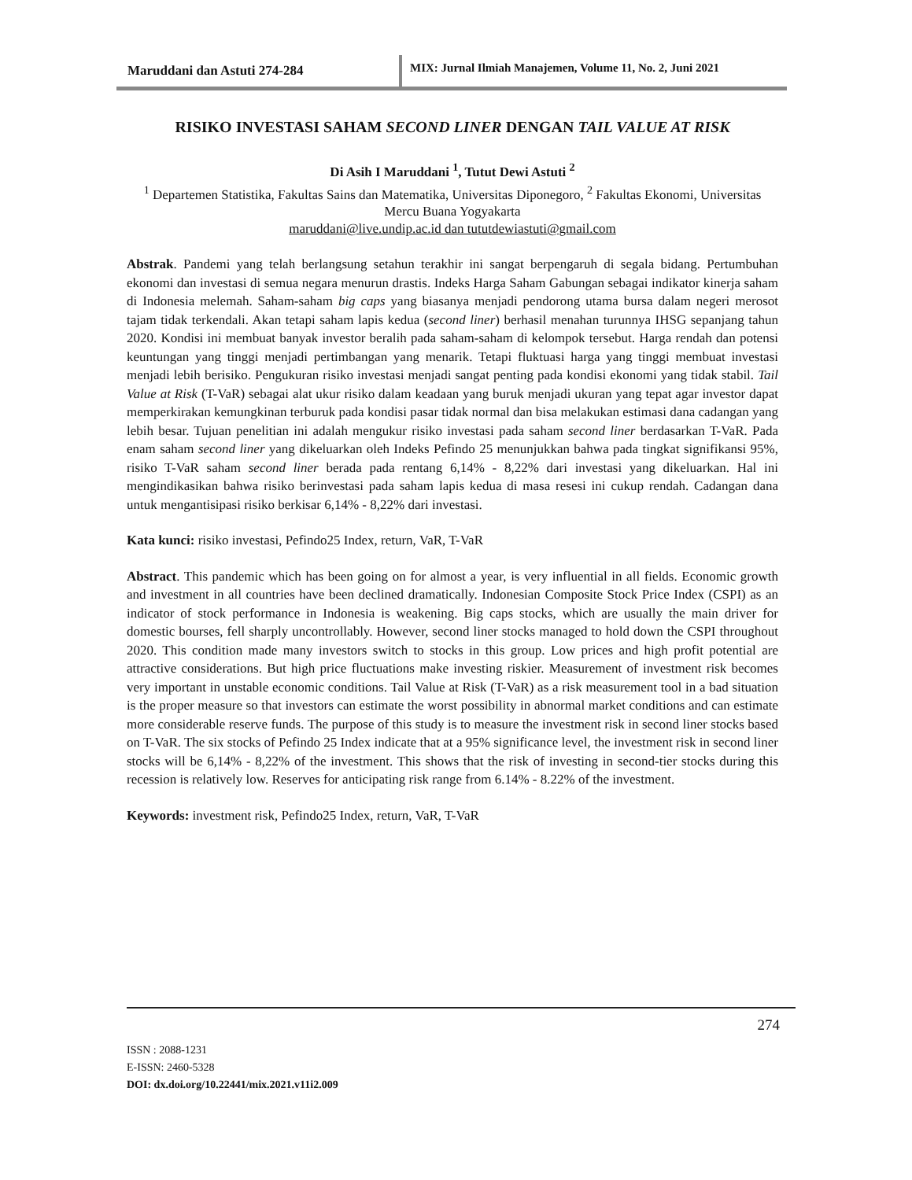Maruddani dan Astuti 274-284 MIX: Jurnal Ilmiah Manajemen, Volume 11, No. 2, Juni 2021
RISIKO INVESTASI SAHAM SECOND LINER DENGAN TAIL VALUE AT RISK
Di Asih I Maruddani <sup>1</sup>, Tutut Dewi Astuti <sup>2</sup>
<sup>1</sup> Departemen Statistika, Fakultas Sains dan Matematika, Universitas Diponegoro, <sup>2</sup> Fakultas Ekonomi, Universitas Mercu Buana Yogyakarta
maruddani@live.undip.ac.id dan tututdewiastuti@gmail.com
Abstrak. Pandemi yang telah berlangsung setahun terakhir ini sangat berpengaruh di segala bidang. Pertumbuhan ekonomi dan investasi di semua negara menurun drastis. Indeks Harga Saham Gabungan sebagai indikator kinerja saham di Indonesia melemah. Saham-saham big caps yang biasanya menjadi pendorong utama bursa dalam negeri merosot tajam tidak terkendali. Akan tetapi saham lapis kedua (second liner) berhasil menahan turunnya IHSG sepanjang tahun 2020. Kondisi ini membuat banyak investor beralih pada saham-saham di kelompok tersebut. Harga rendah dan potensi keuntungan yang tinggi menjadi pertimbangan yang menarik. Tetapi fluktuasi harga yang tinggi membuat investasi menjadi lebih berisiko. Pengukuran risiko investasi menjadi sangat penting pada kondisi ekonomi yang tidak stabil. Tail Value at Risk (T-VaR) sebagai alat ukur risiko dalam keadaan yang buruk menjadi ukuran yang tepat agar investor dapat memperkirakan kemungkinan terburuk pada kondisi pasar tidak normal dan bisa melakukan estimasi dana cadangan yang lebih besar. Tujuan penelitian ini adalah mengukur risiko investasi pada saham second liner berdasarkan T-VaR. Pada enam saham second liner yang dikeluarkan oleh Indeks Pefindo 25 menunjukkan bahwa pada tingkat signifikansi 95%, risiko T-VaR saham second liner berada pada rentang 6,14% - 8,22% dari investasi yang dikeluarkan. Hal ini mengindikasikan bahwa risiko berinvestasi pada saham lapis kedua di masa resesi ini cukup rendah. Cadangan dana untuk mengantisipasi risiko berkisar 6,14% - 8,22% dari investasi.
Kata kunci: risiko investasi, Pefindo25 Index, return, VaR, T-VaR
Abstract. This pandemic which has been going on for almost a year, is very influential in all fields. Economic growth and investment in all countries have been declined dramatically. Indonesian Composite Stock Price Index (CSPI) as an indicator of stock performance in Indonesia is weakening. Big caps stocks, which are usually the main driver for domestic bourses, fell sharply uncontrollably. However, second liner stocks managed to hold down the CSPI throughout 2020. This condition made many investors switch to stocks in this group. Low prices and high profit potential are attractive considerations. But high price fluctuations make investing riskier. Measurement of investment risk becomes very important in unstable economic conditions. Tail Value at Risk (T-VaR) as a risk measurement tool in a bad situation is the proper measure so that investors can estimate the worst possibility in abnormal market conditions and can estimate more considerable reserve funds. The purpose of this study is to measure the investment risk in second liner stocks based on T-VaR. The six stocks of Pefindo 25 Index indicate that at a 95% significance level, the investment risk in second liner stocks will be 6,14% - 8,22% of the investment. This shows that the risk of investing in second-tier stocks during this recession is relatively low. Reserves for anticipating risk range from 6.14% - 8.22% of the investment.
Keywords: investment risk, Pefindo25 Index, return, VaR, T-VaR
274
ISSN : 2088-1231
E-ISSN: 2460-5328
DOI: dx.doi.org/10.22441/mix.2021.v11i2.009